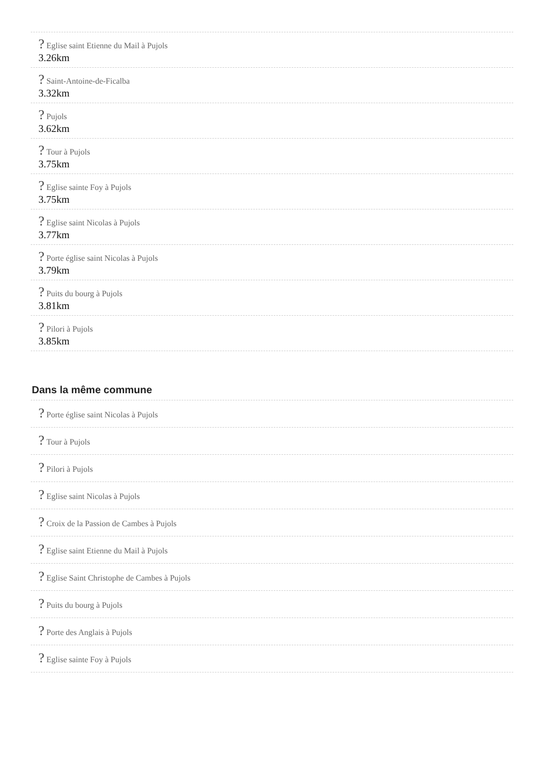? Eglise saint Etienne du Mail à Pujols
3.26km
? Saint-Antoine-de-Ficalba
3.32km
? Pujols
3.62km
? Tour à Pujols
3.75km
? Eglise sainte Foy à Pujols
3.75km
? Eglise saint Nicolas à Pujols
3.77km
? Porte église saint Nicolas à Pujols
3.79km
? Puits du bourg à Pujols
3.81km
? Pilori à Pujols
3.85km
Dans la même commune
? Porte église saint Nicolas à Pujols
? Tour à Pujols
? Pilori à Pujols
? Eglise saint Nicolas à Pujols
? Croix de la Passion de Cambes à Pujols
? Eglise saint Etienne du Mail à Pujols
? Eglise Saint Christophe de Cambes à Pujols
? Puits du bourg à Pujols
? Porte des Anglais à Pujols
? Eglise sainte Foy à Pujols